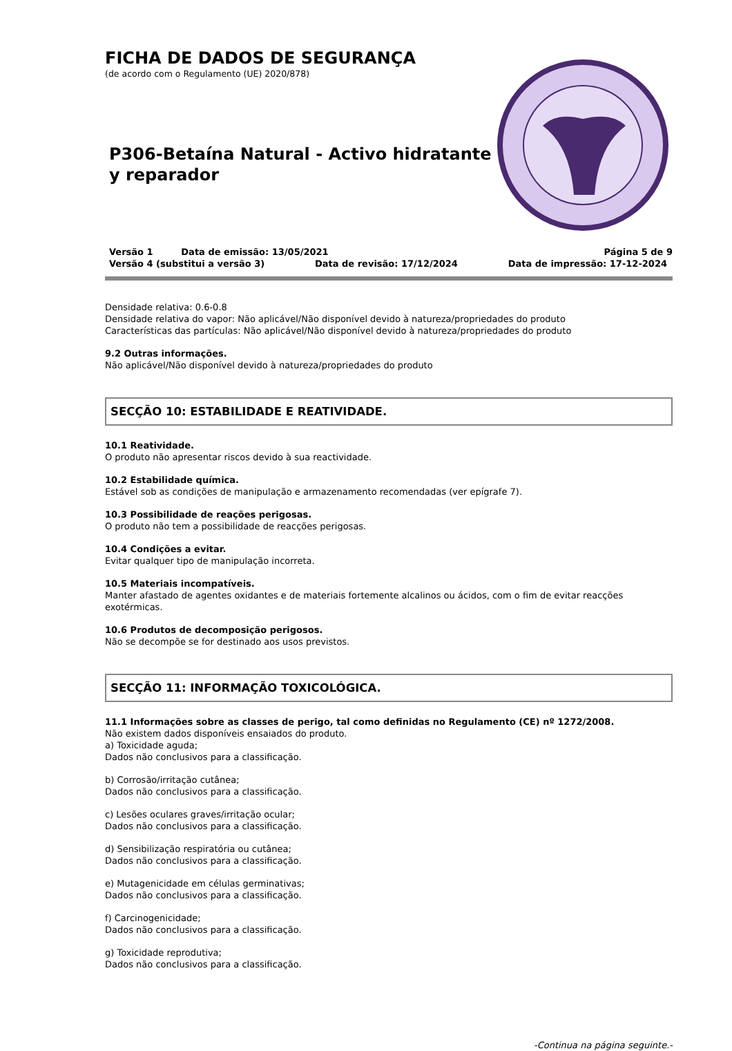FICHA DE DADOS DE SEGURANÇA
(de acordo com o Regulamento (UE) 2020/878)
P306-Betaína Natural - Activo hidratante y reparador
Versão 1 Data de emissão: 13/05/2021 Página 5 de 9
Versão 4 (substitui a versão 3) Data de revisão: 17/12/2024 Data de impressão: 17-12-2024
Densidade relativa: 0.6-0.8
Densidade relativa do vapor: Não aplicável/Não disponível devido à natureza/propriedades do produto
Características das partículas: Não aplicável/Não disponível devido à natureza/propriedades do produto
9.2 Outras informações.
Não aplicável/Não disponível devido à natureza/propriedades do produto
SECÇÃO 10: ESTABILIDADE E REATIVIDADE.
10.1 Reatividade.
O produto não apresentar riscos devido à sua reactividade.
10.2 Estabilidade química.
Estável sob as condições de manipulação e armazenamento recomendadas (ver epígrafe 7).
10.3 Possibilidade de reações perigosas.
O produto não tem a possibilidade de reacções perigosas.
10.4 Condições a evitar.
Evitar qualquer tipo de manipulação incorreta.
10.5 Materiais incompatíveis.
Manter afastado de agentes oxidantes e de materiais fortemente alcalinos ou ácidos, com o fim de evitar reacções exotérmicas.
10.6 Produtos de decomposição perigosos.
Não se decompõe se for destinado aos usos previstos.
SECÇÃO 11: INFORMAÇÃO TOXICOLÓGICA.
11.1 Informações sobre as classes de perigo, tal como definidas no Regulamento (CE) nº 1272/2008.
Não existem dados disponíveis ensaiados do produto.
a) Toxicidade aguda;
Dados não conclusivos para a classificação.
b) Corrosão/irritação cutânea;
Dados não conclusivos para a classificação.
c) Lesões oculares graves/irritação ocular;
Dados não conclusivos para a classificação.
d) Sensibilização respiratória ou cutânea;
Dados não conclusivos para a classificação.
e) Mutagenicidade em células germinativas;
Dados não conclusivos para a classificação.
f) Carcinogenicidade;
Dados não conclusivos para a classificação.
g) Toxicidade reprodutiva;
Dados não conclusivos para a classificação.
-Continua na página seguinte.-